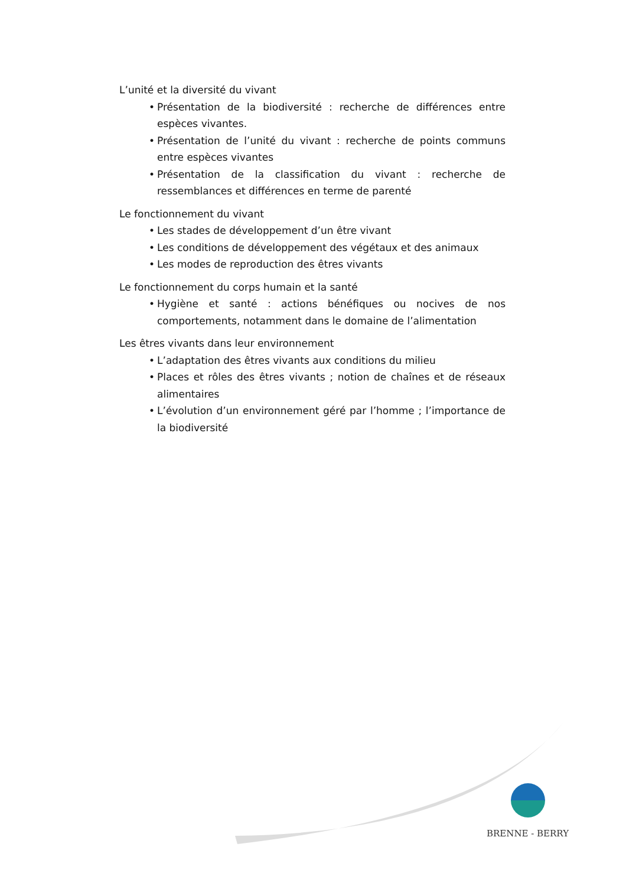L’unité et la diversité du vivant
• Présentation de la biodiversité : recherche de différences entre espèces vivantes.
• Présentation de l’unité du vivant : recherche de points communs entre espèces vivantes
• Présentation de la classification du vivant : recherche de ressemblances et différences en terme de parenté
Le fonctionnement du vivant
• Les stades de développement d’un être vivant
• Les conditions de développement des végétaux et des animaux
• Les modes de reproduction des êtres vivants
Le fonctionnement du corps humain et la santé
• Hygiène et santé : actions bénéfiques ou nocives de nos comportements, notamment dans le domaine de l’alimentation
Les êtres vivants dans leur environnement
• L’adaptation des êtres vivants aux conditions du milieu
• Places et rôles des êtres vivants ; notion de chaînes et de réseaux alimentaires
• L’évolution d’un environnement géré par l’homme ; l’importance de la biodiversité
BRENNE - BERRY